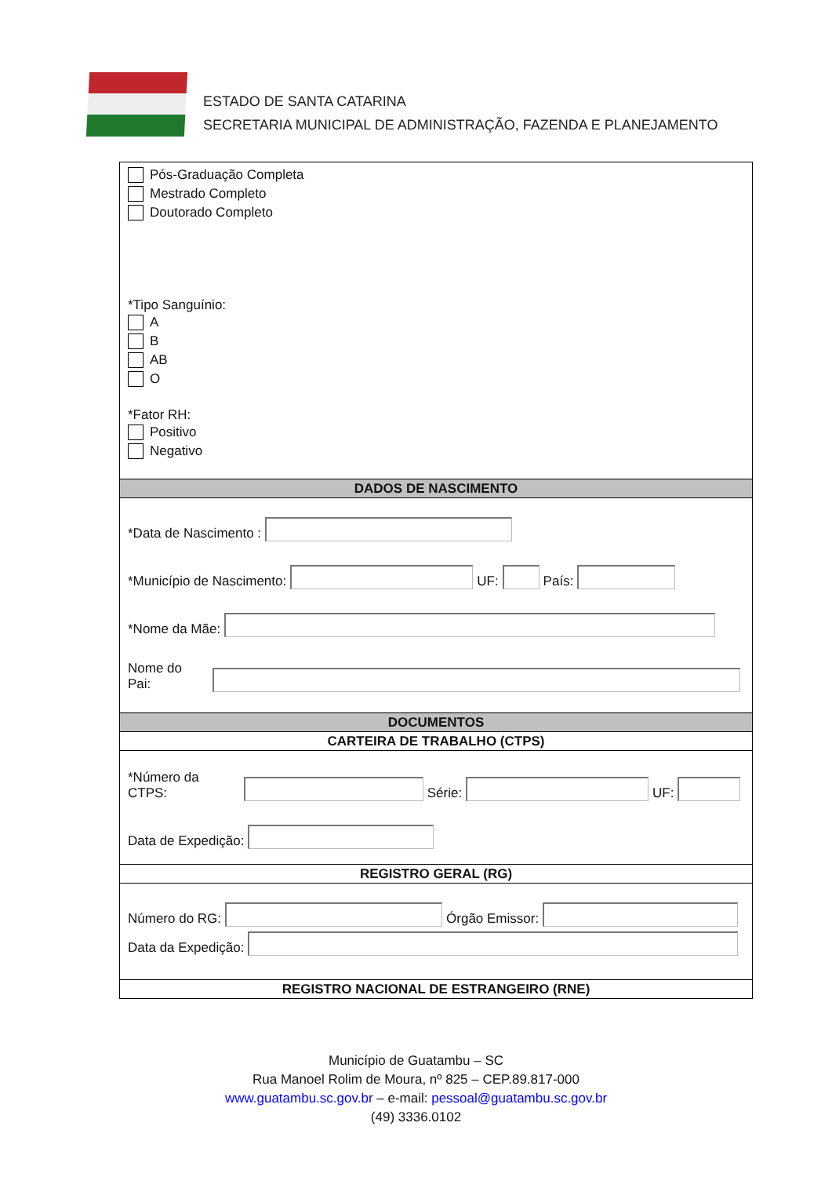ESTADO DE SANTA CATARINA
SECRETARIA MUNICIPAL DE ADMINISTRAÇÃO, FAZENDA E PLANEJAMENTO
Pós-Graduação Completa
Mestrado Completo
Doutorado Completo
*Tipo Sanguínio:
A
B
AB
O
*Fator RH:
Positivo
Negativo
DADOS DE NASCIMENTO
*Data de Nascimento :
*Município de Nascimento:
UF:
País:
*Nome da Mãe:
Nome do Pai:
DOCUMENTOS
CARTEIRA DE TRABALHO (CTPS)
*Número da CTPS:
Série:
UF:
Data de Expedição:
REGISTRO GERAL (RG)
Número do RG:
Órgão Emissor:
Data da Expedição:
REGISTRO NACIONAL DE ESTRANGEIRO (RNE)
Município de Guatambu – SC
Rua Manoel Rolim de Moura, nº 825 – CEP.89.817-000
www.guatambu.sc.gov.br – e-mail: pessoal@guatambu.sc.gov.br
(49) 3336.0102